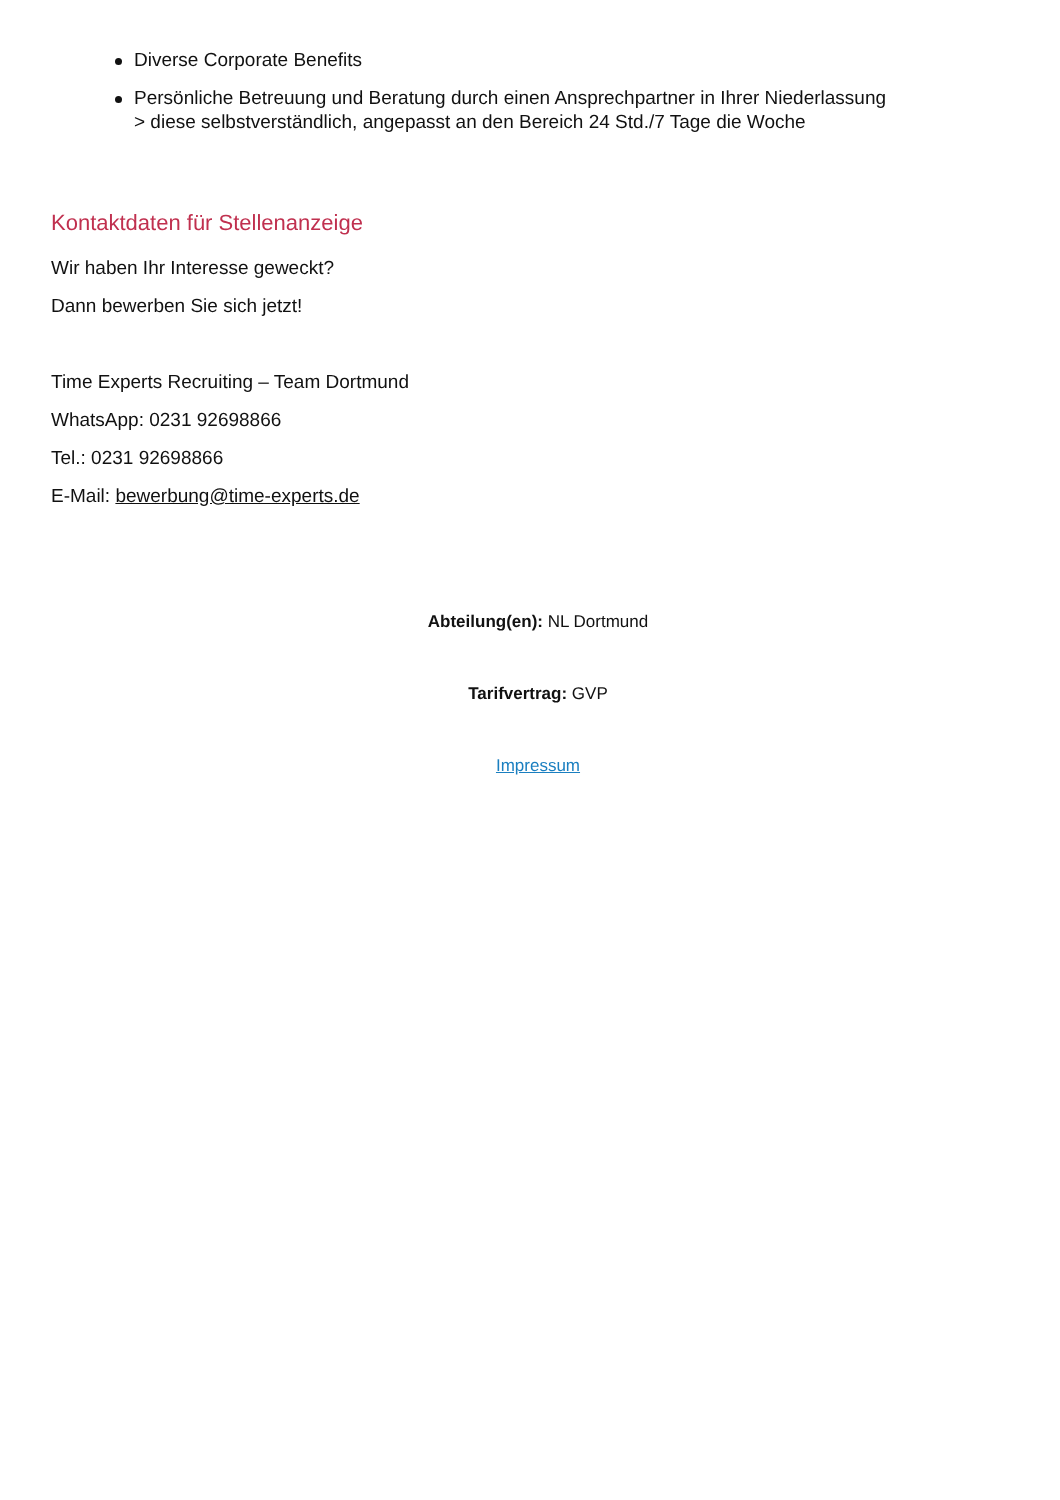Diverse Corporate Benefits
Persönliche Betreuung und Beratung durch einen Ansprechpartner in Ihrer Niederlassung
> diese selbstverständlich, angepasst an den Bereich 24 Std./7 Tage die Woche
Kontaktdaten für Stellenanzeige
Wir haben Ihr Interesse geweckt?
Dann bewerben Sie sich jetzt!
Time Experts Recruiting – Team Dortmund
WhatsApp: 0231 92698866
Tel.: 0231 92698866
E-Mail: bewerbung@time-experts.de
Abteilung(en): NL Dortmund
Tarifvertrag: GVP
Impressum